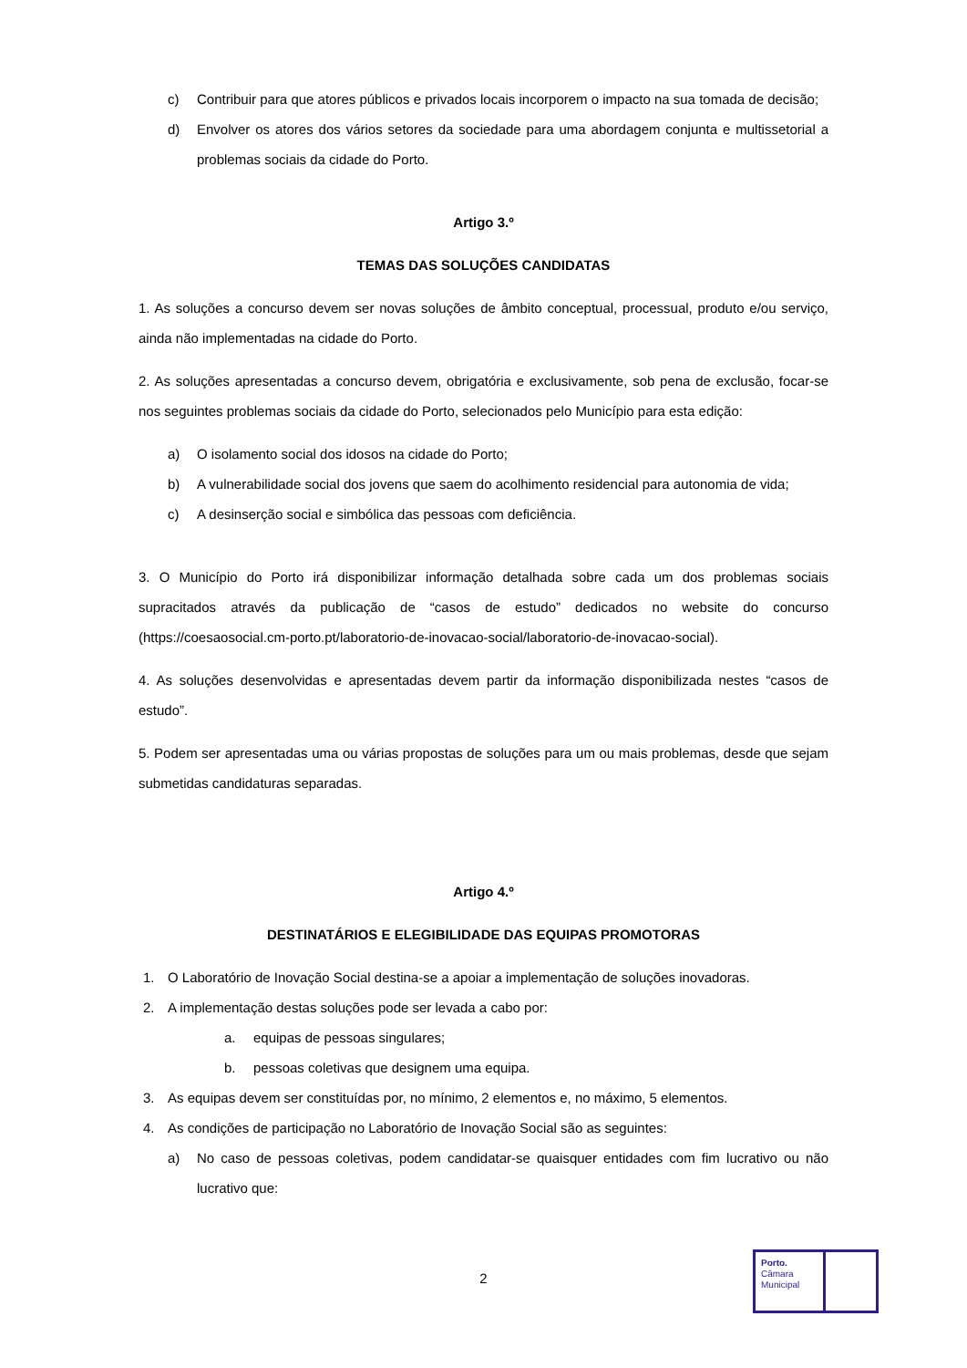c) Contribuir para que atores públicos e privados locais incorporem o impacto na sua tomada de decisão;
d) Envolver os atores dos vários setores da sociedade para uma abordagem conjunta e multissetorial a problemas sociais da cidade do Porto.
Artigo 3.º
TEMAS DAS SOLUÇÕES CANDIDATAS
1. As soluções a concurso devem ser novas soluções de âmbito conceptual, processual, produto e/ou serviço, ainda não implementadas na cidade do Porto.
2. As soluções apresentadas a concurso devem, obrigatória e exclusivamente, sob pena de exclusão, focar-se nos seguintes problemas sociais da cidade do Porto, selecionados pelo Município para esta edição:
a) O isolamento social dos idosos na cidade do Porto;
b) A vulnerabilidade social dos jovens que saem do acolhimento residencial para autonomia de vida;
c) A desinserção social e simbólica das pessoas com deficiência.
3. O Município do Porto irá disponibilizar informação detalhada sobre cada um dos problemas sociais supracitados através da publicação de “casos de estudo” dedicados no website do concurso (https://coesaosocial.cm-porto.pt/laboratorio-de-inovacao-social/laboratorio-de-inovacao-social).
4. As soluções desenvolvidas e apresentadas devem partir da informação disponibilizada nestes “casos de estudo”.
5. Podem ser apresentadas uma ou várias propostas de soluções para um ou mais problemas, desde que sejam submetidas candidaturas separadas.
Artigo 4.º
DESTINATÁRIOS E ELEGIBILIDADE DAS EQUIPAS PROMOTORAS
1. O Laboratório de Inovação Social destina-se a apoiar a implementação de soluções inovadoras.
2. A implementação destas soluções pode ser levada a cabo por:
a. equipas de pessoas singulares;
b. pessoas coletivas que designem uma equipa.
3. As equipas devem ser constituídas por, no mínimo, 2 elementos e, no máximo, 5 elementos.
4. As condições de participação no Laboratório de Inovação Social são as seguintes:
a) No caso de pessoas coletivas, podem candidatar-se quaisquer entidades com fim lucrativo ou não lucrativo que:
2
Porto.
Câmara
Municipal